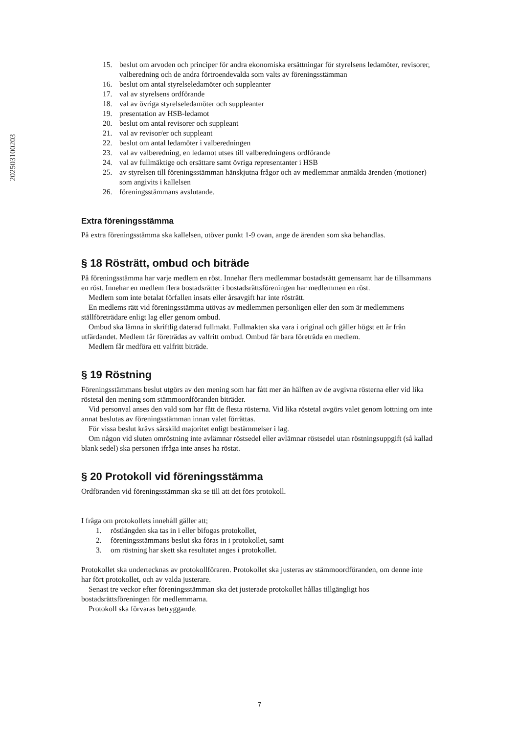202503100203
15. beslut om arvoden och principer för andra ekonomiska ersättningar för styrelsens ledamöter, revisorer, valberedning och de andra förtroendevalda som valts av föreningsstämman
16. beslut om antal styrelseledamöter och suppleanter
17. val av styrelsens ordförande
18. val av övriga styrelseledamöter och suppleanter
19. presentation av HSB-ledamot
20. beslut om antal revisorer och suppleant
21. val av revisor/er och suppleant
22. beslut om antal ledamöter i valberedningen
23. val av valberedning, en ledamot utses till valberedningens ordförande
24. val av fullmäktige och ersättare samt övriga representanter i HSB
25. av styrelsen till föreningsstämman hänskjutna frågor och av medlemmar anmälda ärenden (motioner) som angivits i kallelsen
26. föreningsstämmans avslutande.
Extra föreningsstämma
På extra föreningsstämma ska kallelsen, utöver punkt 1-9 ovan, ange de ärenden som ska behandlas.
§ 18 Rösträtt, ombud och biträde
På föreningsstämma har varje medlem en röst. Innehar flera medlemmar bostadsrätt gemensamt har de tillsammans en röst. Innehar en medlem flera bostadsrätter i bostadsrättsföreningen har medlemmen en röst.
Medlem som inte betalat förfallen insats eller årsavgift har inte rösträtt.
En medlems rätt vid föreningsstämma utövas av medlemmen personligen eller den som är medlemmens ställföreträdare enligt lag eller genom ombud.
Ombud ska lämna in skriftlig daterad fullmakt. Fullmakten ska vara i original och gäller högst ett år från utfärdandet. Medlem får företrädas av valfritt ombud. Ombud får bara företräda en medlem.
Medlem får medföra ett valfritt biträde.
§ 19 Röstning
Föreningsstämmans beslut utgörs av den mening som har fått mer än hälften av de avgivna rösterna eller vid lika röstetal den mening som stämmoordföranden biträder.
Vid personval anses den vald som har fått de flesta rösterna. Vid lika röstetal avgörs valet genom lottning om inte annat beslutas av föreningsstämman innan valet förrättas.
För vissa beslut krävs särskild majoritet enligt bestämmelser i lag.
Om någon vid sluten omröstning inte avlämnar röstsedel eller avlämnar röstsedel utan röstningsuppgift (så kallad blank sedel) ska personen ifråga inte anses ha röstat.
§ 20 Protokoll vid föreningsstämma
Ordföranden vid föreningsstämman ska se till att det förs protokoll.
I fråga om protokollets innehåll gäller att;
1. röstlängden ska tas in i eller bifogas protokollet,
2. föreningsstämmans beslut ska föras in i protokollet, samt
3. om röstning har skett ska resultatet anges i protokollet.
Protokollet ska undertecknas av protokollföraren. Protokollet ska justeras av stämmoordföranden, om denne inte har fört protokollet, och av valda justerare.
Senast tre veckor efter föreningsstämman ska det justerade protokollet hållas tillgängligt hos bostadsrättsföreningen för medlemmarna.
Protokoll ska förvaras betryggande.
7